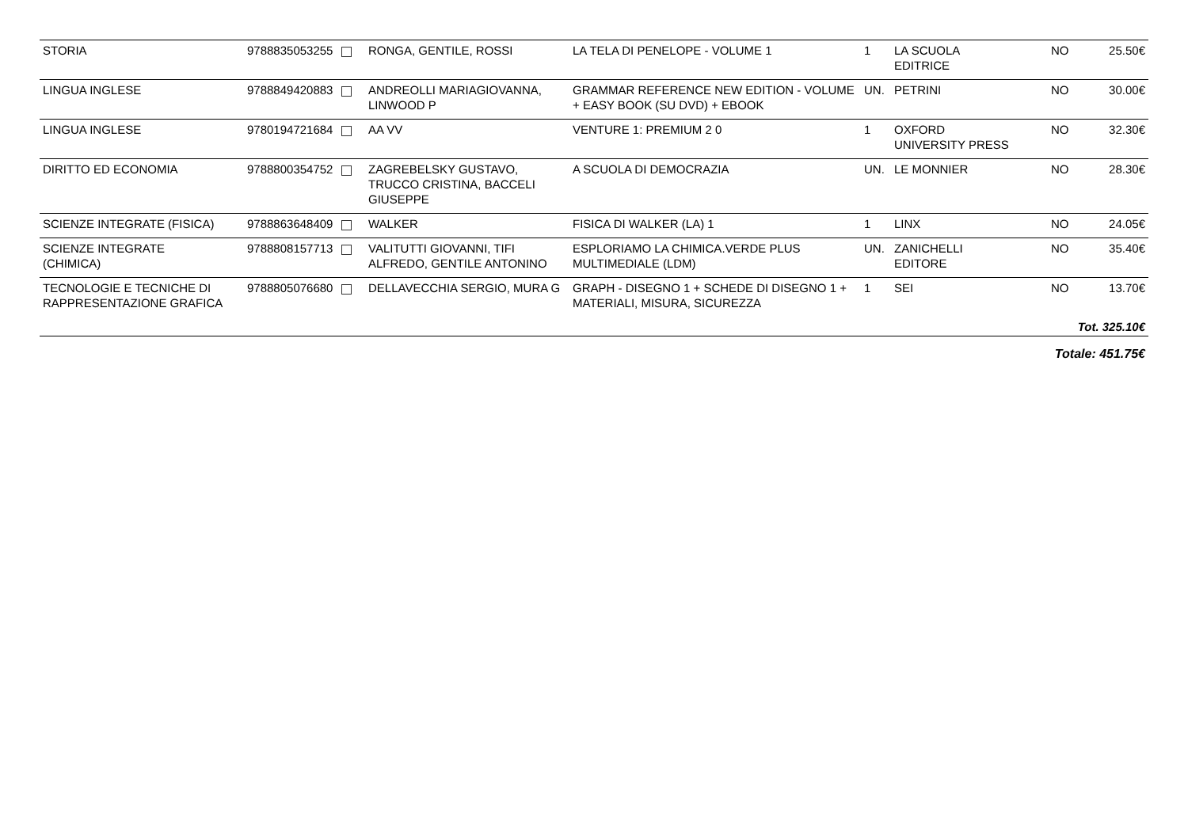| STORIA | 9788835053255 | RONGA, GENTILE, ROSSI | LA TELA DI PENELOPE - VOLUME 1 | 1 | LA SCUOLA EDITRICE | NO | 25.50€ |
| LINGUA INGLESE | 9788849420883 | ANDREOLLI MARIAGIOVANNA, LINWOOD P | GRAMMAR REFERENCE NEW EDITION - VOLUME + EASY BOOK (SU DVD) + EBOOK | UN. | PETRINI | NO | 30.00€ |
| LINGUA INGLESE | 9780194721684 | AA VV | VENTURE 1: PREMIUM 2 0 | 1 | OXFORD UNIVERSITY PRESS | NO | 32.30€ |
| DIRITTO ED ECONOMIA | 9788800354752 | ZAGREBELSKY GUSTAVO, TRUCCO CRISTINA, BACCELI GIUSEPPE | A SCUOLA DI DEMOCRAZIA | UN. | LE MONNIER | NO | 28.30€ |
| SCIENZE INTEGRATE (FISICA) | 9788863648409 | WALKER | FISICA DI WALKER (LA) 1 | 1 | LINX | NO | 24.05€ |
| SCIENZE INTEGRATE (CHIMICA) | 9788808157713 | VALITUTTI GIOVANNI, TIFI ALFREDO, GENTILE ANTONINO | ESPLORIAMO LA CHIMICA.VERDE PLUS MULTIMEDIALE (LDM) | UN. | ZANICHELLI EDITORE | NO | 35.40€ |
| TECNOLOGIE E TECNICHE DI RAPPRESENTAZIONE GRAFICA | 9788805076680 | DELLAVECCHIA SERGIO, MURA G | GRAPH - DISEGNO 1 + SCHEDE DI DISEGNO 1 + MATERIALI, MISURA, SICUREZZA | 1 | SEI | NO | 13.70€ |
| Tot. 325.10€ | | | | | | | |
| Totale: 451.75€ | | | | | | | |